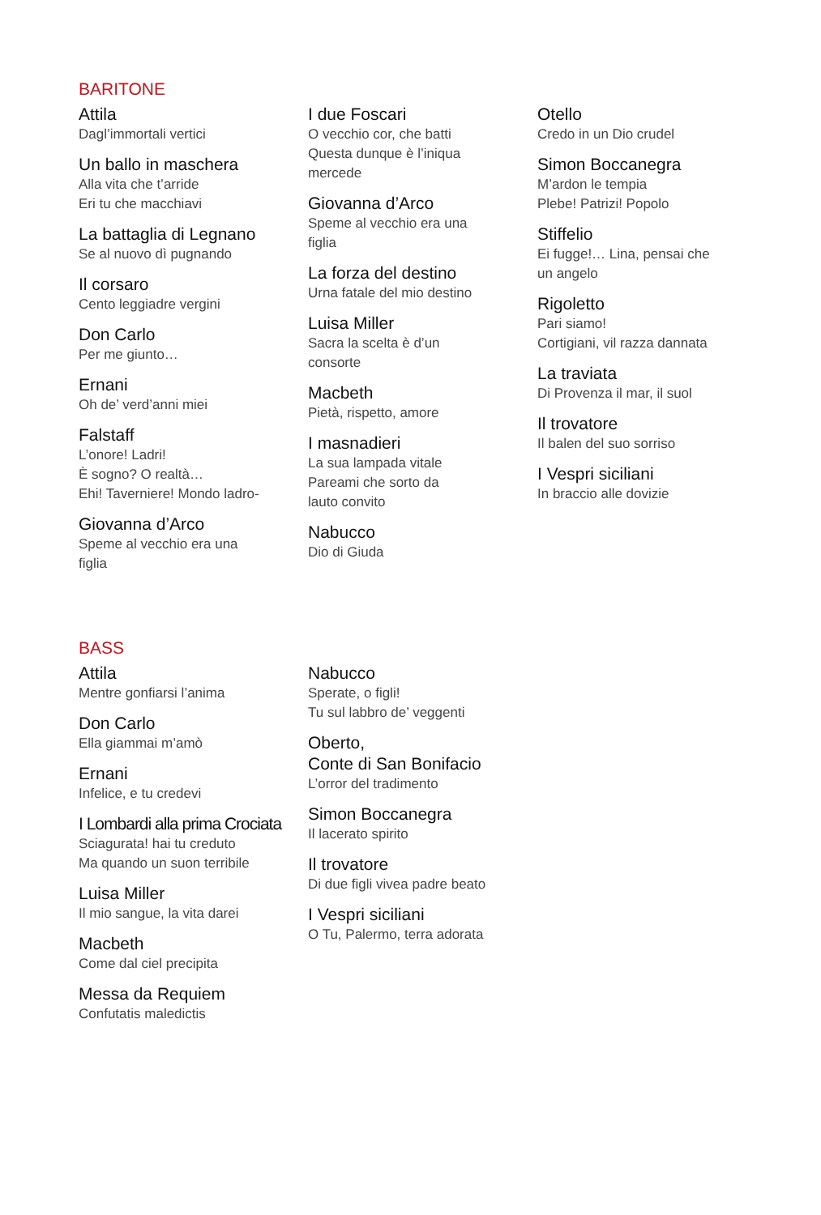BARITONE
Attila
Dagl’immortali vertici
Un ballo in maschera
Alla vita che t’arride
Eri tu che macchiavi
La battaglia di Legnano
Se al nuovo dì pugnando
Il corsaro
Cento leggiadre vergini
Don Carlo
Per me giunto…
Ernani
Oh de’ verd’anni miei
Falstaff
L’onore! Ladri!
È sogno? O realtà…
Ehi! Taverniere! Mondo ladro-
Giovanna d’Arco
Speme al vecchio era una
figlia
I due Foscari
O vecchio cor, che batti
Questa dunque è l’iniqua
mercede
Giovanna d’Arco
Speme al vecchio era una
figlia
La forza del destino
Urna fatale del mio destino
Luisa Miller
Sacra la scelta è d’un
consorte
Macbeth
Pietà, rispetto, amore
I masnadieri
La sua lampada vitale
Pareami che sorto da
lauto convito
Nabucco
Dio di Giuda
Otello
Credo in un Dio crudel
Simon Boccanegra
M’ardon le tempia
Plebe! Patrizi! Popolo
Stiffelio
Ei fugge!… Lina, pensai che
un angelo
Rigoletto
Pari siamo!
Cortigiani, vil razza dannata
La traviata
Di Provenza il mar, il suol
Il trovatore
Il balen del suo sorriso
I Vespri siciliani
In braccio alle dovizie
BASS
Attila
Mentre gonfiarsi l’anima
Don Carlo
Ella giammai m’amò
Ernani
Infelice, e tu credevi
I Lombardi alla prima Crociata
Sciagurata! hai tu creduto
Ma quando un suon terribile
Luisa Miller
Il mio sangue, la vita darei
Macbeth
Come dal ciel precipita
Messa da Requiem
Confutatis maledictis
Nabucco
Sperate, o figli!
Tu sul labbro de’ veggenti
Oberto,
Conte di San Bonifacio
L’orror del tradimento
Simon Boccanegra
Il lacerato spirito
Il trovatore
Di due figli vivea padre beato
I Vespri siciliani
O Tu, Palermo, terra adorata